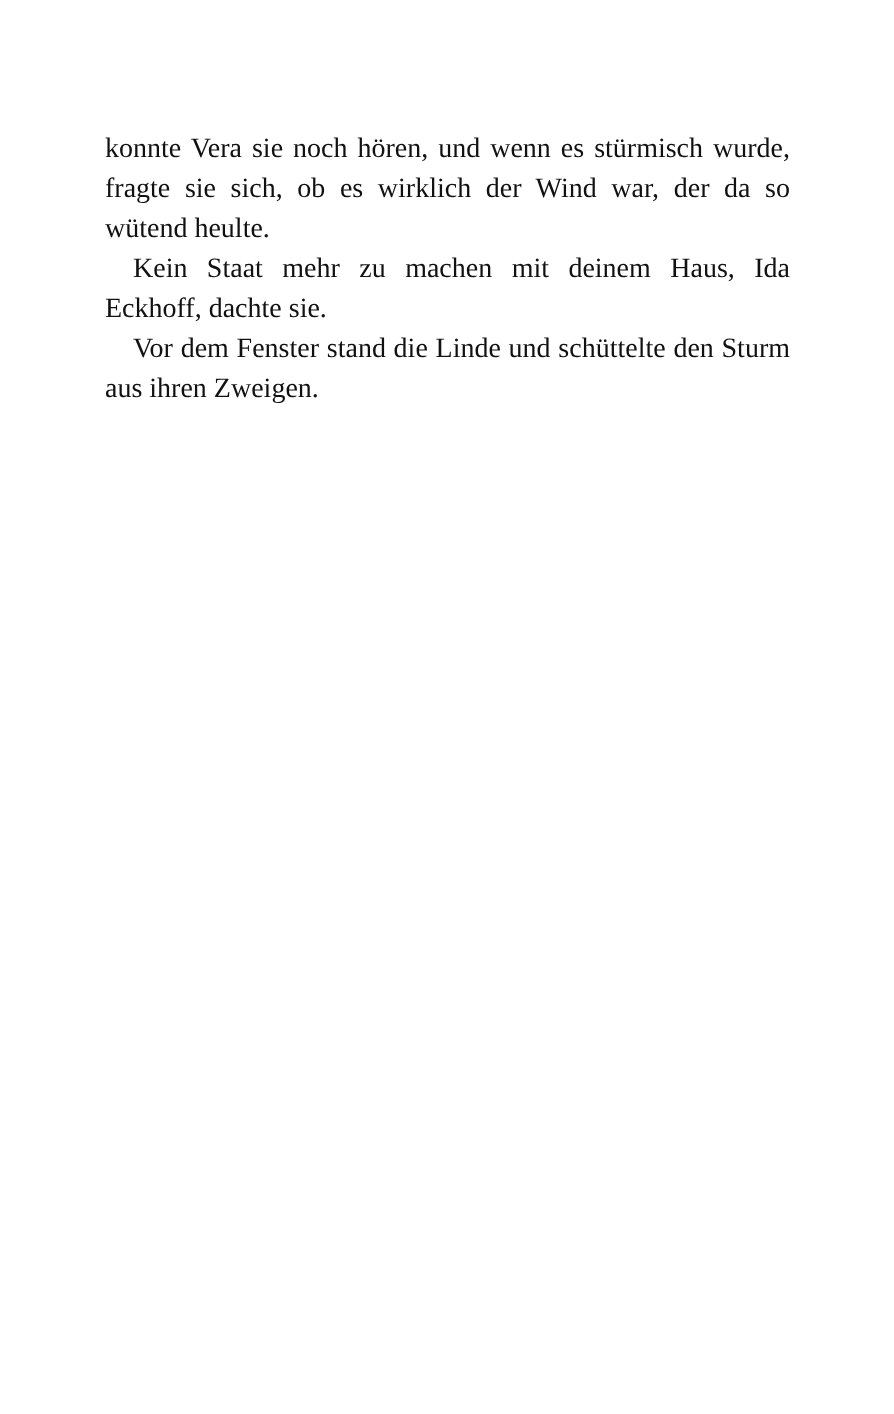konnte Vera sie noch hören, und wenn es stürmisch wurde, fragte sie sich, ob es wirklich der Wind war, der da so wütend heulte.
Kein Staat mehr zu machen mit deinem Haus, Ida Eckhoff, dachte sie.
Vor dem Fenster stand die Linde und schüttelte den Sturm aus ihren Zweigen.